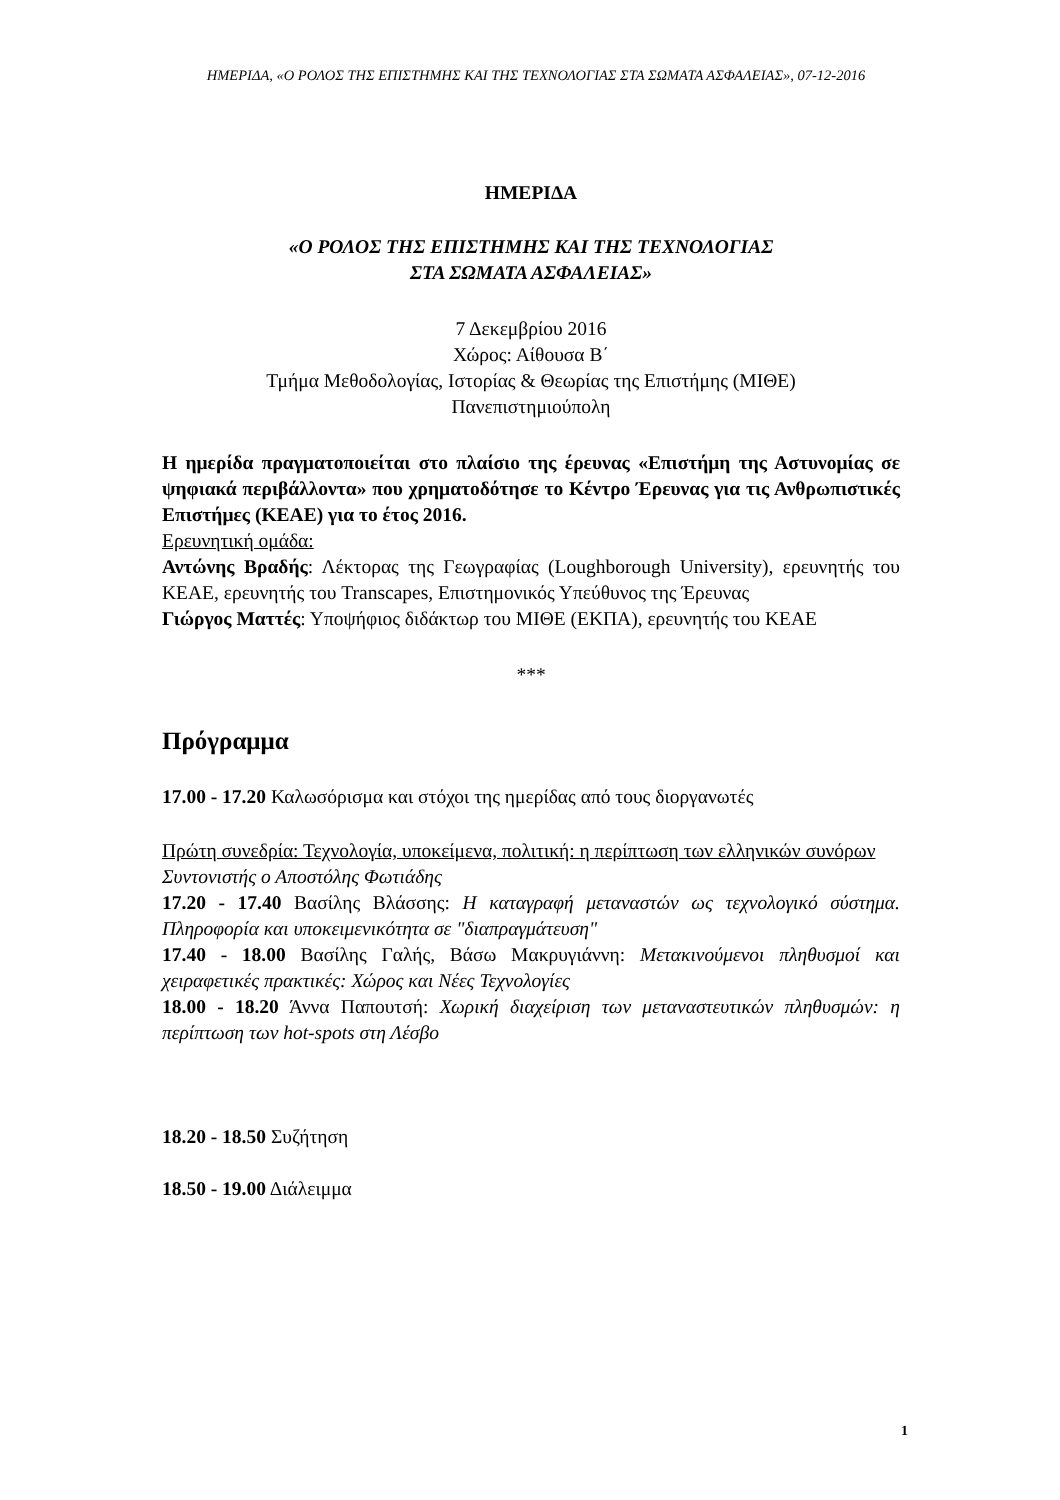ΗΜΕΡΙΔΑ, «Ο ΡΟΛΟΣ ΤΗΣ ΕΠΙΣΤΗΜΗΣ ΚΑΙ ΤΗΣ ΤΕΧΝΟΛΟΓΙΑΣ ΣΤΑ ΣΩΜΑΤΑ ΑΣΦΑΛΕΙΑΣ», 07-12-2016
ΗΜΕΡΙΔΑ
«Ο ΡΟΛΟΣ ΤΗΣ ΕΠΙΣΤΗΜΗΣ ΚΑΙ ΤΗΣ ΤΕΧΝΟΛΟΓΙΑΣ
ΣΤΑ ΣΩΜΑΤΑ ΑΣΦΑΛΕΙΑΣ»
7 Δεκεμβρίου 2016
Χώρος: Αίθουσα Β΄
Τμήμα Μεθοδολογίας, Ιστορίας & Θεωρίας της Επιστήμης (ΜΙΘΕ)
Πανεπιστημιούπολη
Η ημερίδα πραγματοποιείται στο πλαίσιο της έρευνας «Επιστήμη της Αστυνομίας σε ψηφιακά περιβάλλοντα» που χρηματοδότησε το Κέντρο Έρευνας για τις Ανθρωπιστικές Επιστήμες (ΚΕΑΕ) για το έτος 2016.
Ερευνητική ομάδα:
Αντώνης Βραδής: Λέκτορας της Γεωγραφίας (Loughborough University), ερευνητής του ΚΕΑΕ, ερευνητής του Transcapes, Επιστημονικός Υπεύθυνος της Έρευνας
Γιώργος Ματτές: Υποψήφιος διδάκτωρ του ΜΙΘΕ (ΕΚΠΑ), ερευνητής του ΚΕΑΕ
***
Πρόγραμμα
17.00 - 17.20 Καλωσόρισμα και στόχοι της ημερίδας από τους διοργανωτές
Πρώτη συνεδρία: Τεχνολογία, υποκείμενα, πολιτική: η περίπτωση των ελληνικών συνόρων
Συντονιστής ο Αποστόλης Φωτιάδης
17.20 - 17.40 Βασίλης Βλάσσης: Η καταγραφή μεταναστών ως τεχνολογικό σύστημα. Πληροφορία και υποκειμενικότητα σε "διαπραγμάτευση"
17.40 - 18.00 Βασίλης Γαλής, Βάσω Μακρυγιάννη: Μετακινούμενοι πληθυσμοί και χειραφετικές πρακτικές: Χώρος και Νέες Τεχνολογίες
18.00 - 18.20 Άννα Παπουτσή: Χωρική διαχείριση των μεταναστευτικών πληθυσμών: η περίπτωση των hot-spots στη Λέσβο
18.20 - 18.50 Συζήτηση
18.50 - 19.00 Διάλειμμα
1